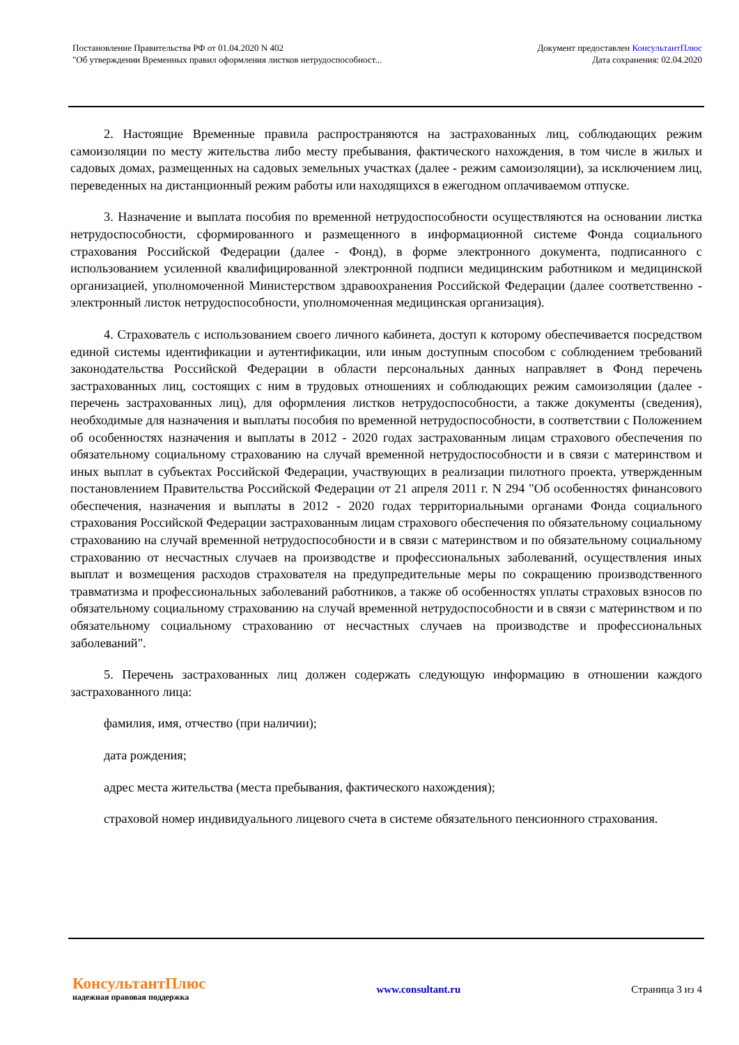Постановление Правительства РФ от 01.04.2020 N 402
"Об утверждении Временных правил оформления листков нетрудоспособност...
Документ предоставлен КонсультантПлюс
Дата сохранения: 02.04.2020
2. Настоящие Временные правила распространяются на застрахованных лиц, соблюдающих режим самоизоляции по месту жительства либо месту пребывания, фактического нахождения, в том числе в жилых и садовых домах, размещенных на садовых земельных участках (далее - режим самоизоляции), за исключением лиц, переведенных на дистанционный режим работы или находящихся в ежегодном оплачиваемом отпуске.
3. Назначение и выплата пособия по временной нетрудоспособности осуществляются на основании листка нетрудоспособности, сформированного и размещенного в информационной системе Фонда социального страхования Российской Федерации (далее - Фонд), в форме электронного документа, подписанного с использованием усиленной квалифицированной электронной подписи медицинским работником и медицинской организацией, уполномоченной Министерством здравоохранения Российской Федерации (далее соответственно - электронный листок нетрудоспособности, уполномоченная медицинская организация).
4. Страхователь с использованием своего личного кабинета, доступ к которому обеспечивается посредством единой системы идентификации и аутентификации, или иным доступным способом с соблюдением требований законодательства Российской Федерации в области персональных данных направляет в Фонд перечень застрахованных лиц, состоящих с ним в трудовых отношениях и соблюдающих режим самоизоляции (далее - перечень застрахованных лиц), для оформления листков нетрудоспособности, а также документы (сведения), необходимые для назначения и выплаты пособия по временной нетрудоспособности, в соответствии с Положением об особенностях назначения и выплаты в 2012 - 2020 годах застрахованным лицам страхового обеспечения по обязательному социальному страхованию на случай временной нетрудоспособности и в связи с материнством и иных выплат в субъектах Российской Федерации, участвующих в реализации пилотного проекта, утвержденным постановлением Правительства Российской Федерации от 21 апреля 2011 г. N 294 "Об особенностях финансового обеспечения, назначения и выплаты в 2012 - 2020 годах территориальными органами Фонда социального страхования Российской Федерации застрахованным лицам страхового обеспечения по обязательному социальному страхованию на случай временной нетрудоспособности и в связи с материнством и по обязательному социальному страхованию от несчастных случаев на производстве и профессиональных заболеваний, осуществления иных выплат и возмещения расходов страхователя на предупредительные меры по сокращению производственного травматизма и профессиональных заболеваний работников, а также об особенностях уплаты страховых взносов по обязательному социальному страхованию на случай временной нетрудоспособности и в связи с материнством и по обязательному социальному страхованию от несчастных случаев на производстве и профессиональных заболеваний".
5. Перечень застрахованных лиц должен содержать следующую информацию в отношении каждого застрахованного лица:
фамилия, имя, отчество (при наличии);
дата рождения;
адрес места жительства (места пребывания, фактического нахождения);
страховой номер индивидуального лицевого счета в системе обязательного пенсионного страхования.
КонсультантПлюс
надежная правовая поддержка
www.consultant.ru Страница 3 из 4